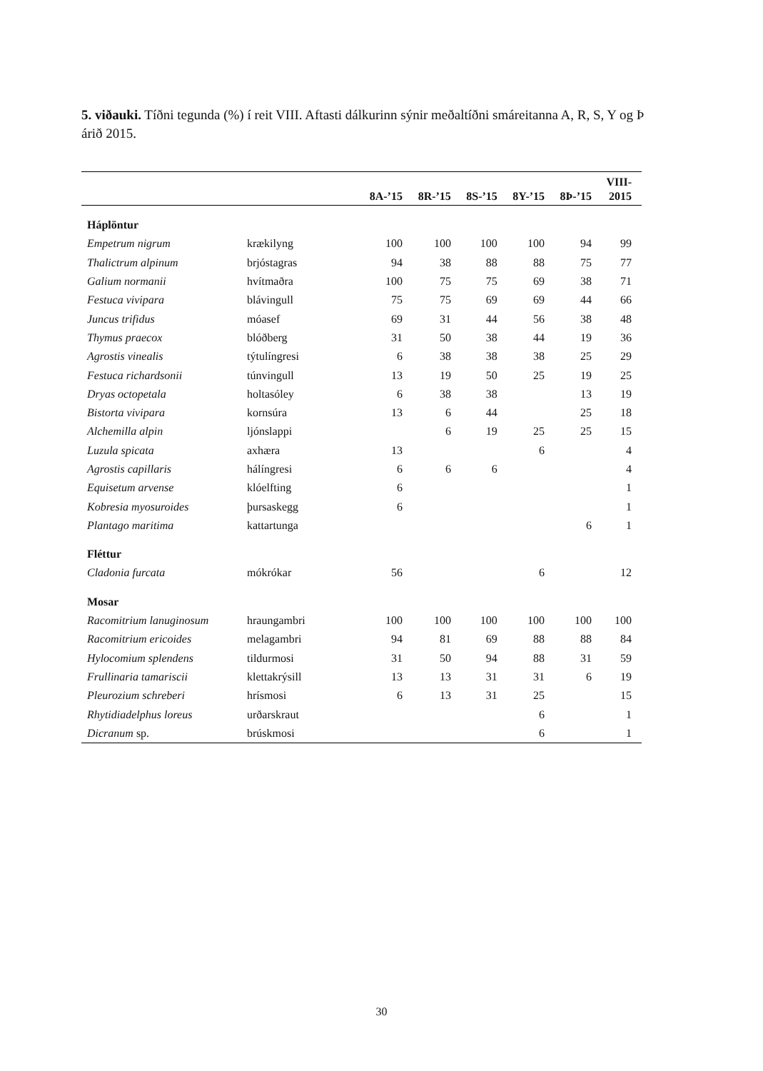5. viðauki. Tíðni tegunda (%) í reit VIII. Aftasti dálkurinn sýnir meðaltíðni smáreitanna A, R, S, Y og Þ árið 2015.
| | | 8A-’15 | 8R-’15 | 8S-’15 | 8Y-’15 | 8Þ-’15 | VIII- 2015 |
| --- | --- | --- | --- | --- | --- | --- | --- |
| Háplöntur | | | | | | | |
| Empetrum nigrum | krækilyng | 100 | 100 | 100 | 100 | 94 | 99 |
| Thalictrum alpinum | brjóstagras | 94 | 38 | 88 | 88 | 75 | 77 |
| Galium normanii | hvítmaðra | 100 | 75 | 75 | 69 | 38 | 71 |
| Festuca vivipara | blávingull | 75 | 75 | 69 | 69 | 44 | 66 |
| Juncus trifidus | móasef | 69 | 31 | 44 | 56 | 38 | 48 |
| Thymus praecox | blóðberg | 31 | 50 | 38 | 44 | 19 | 36 |
| Agrostis vinealis | týtulíngresi | 6 | 38 | 38 | 38 | 25 | 29 |
| Festuca richardsonii | túnvingull | 13 | 19 | 50 | 25 | 19 | 25 |
| Dryas octopetala | holtasóley | 6 | 38 | 38 | | 13 | 19 |
| Bistorta vivipara | kornsúra | 13 | 6 | 44 | | 25 | 18 |
| Alchemilla alpin | ljónslappi | | 6 | 19 | 25 | 25 | 15 |
| Luzula spicata | axhæra | 13 | | | 6 | | 4 |
| Agrostis capillaris | hálíngresi | 6 | 6 | 6 | | | 4 |
| Equisetum arvense | klóelfting | 6 | | | | | 1 |
| Kobresia myosuroides | þursaskegg | 6 | | | | | 1 |
| Plantago maritima | kattartunga | | | | | 6 | 1 |
| Fléttur | | | | | | | |
| Cladonia furcata | mókrókar | 56 | | | 6 | | 12 |
| Mosar | | | | | | | |
| Racomitrium lanuginosum | hraungambri | 100 | 100 | 100 | 100 | 100 | 100 |
| Racomitrium ericoides | melagambri | 94 | 81 | 69 | 88 | 88 | 84 |
| Hylocomium splendens | tildurmosi | 31 | 50 | 94 | 88 | 31 | 59 |
| Frullinaria tamariscii | klettakrýsill | 13 | 13 | 31 | 31 | 6 | 19 |
| Pleurozium schreberi | hrísmosi | 6 | 13 | 31 | 25 | | 15 |
| Rhytidiadelphus loreus | urðarskraut | | | | 6 | | 1 |
| Dicranum sp. | brúskmosi | | | | 6 | | 1 |
30